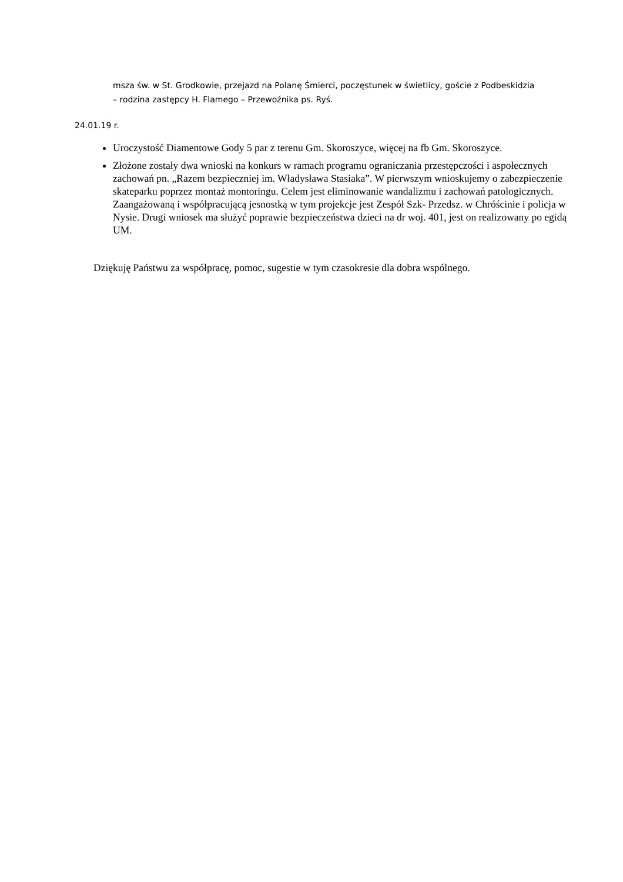msza św. w St. Grodkowie, przejazd na Polanę Śmierci, poczęstunek w świetlicy, goście z Podbeskidzia – rodzina zastępcy H. Flamego – Przewoźnika ps. Ryś.
24.01.19 r.
Uroczystość Diamentowe Gody 5 par z terenu Gm. Skoroszyce, więcej na fb Gm. Skoroszyce.
Złożone zostały dwa wnioski na konkurs w ramach programu ograniczania przestępczości i aspołecznych zachowań pn. „Razem bezpieczniej im. Władysława Stasiaka”. W pierwszym wnioskujemy o zabezpieczenie skateparku poprzez montaż montoringu. Celem jest eliminowanie wandalizmu i zachowań patologicznych. Zaangażowaną i współpracującą jesnostką w tym projekcje jest Zespół Szk- Przedsz. w Chróścinie i policja w Nysie. Drugi wniosek ma służyć poprawie bezpieczeństwa dzieci na dr woj. 401, jest on realizowany po egidą UM.
Dziękuję Państwu za współpracę, pomoc, sugestie w tym czasokresie dla dobra wspólnego.